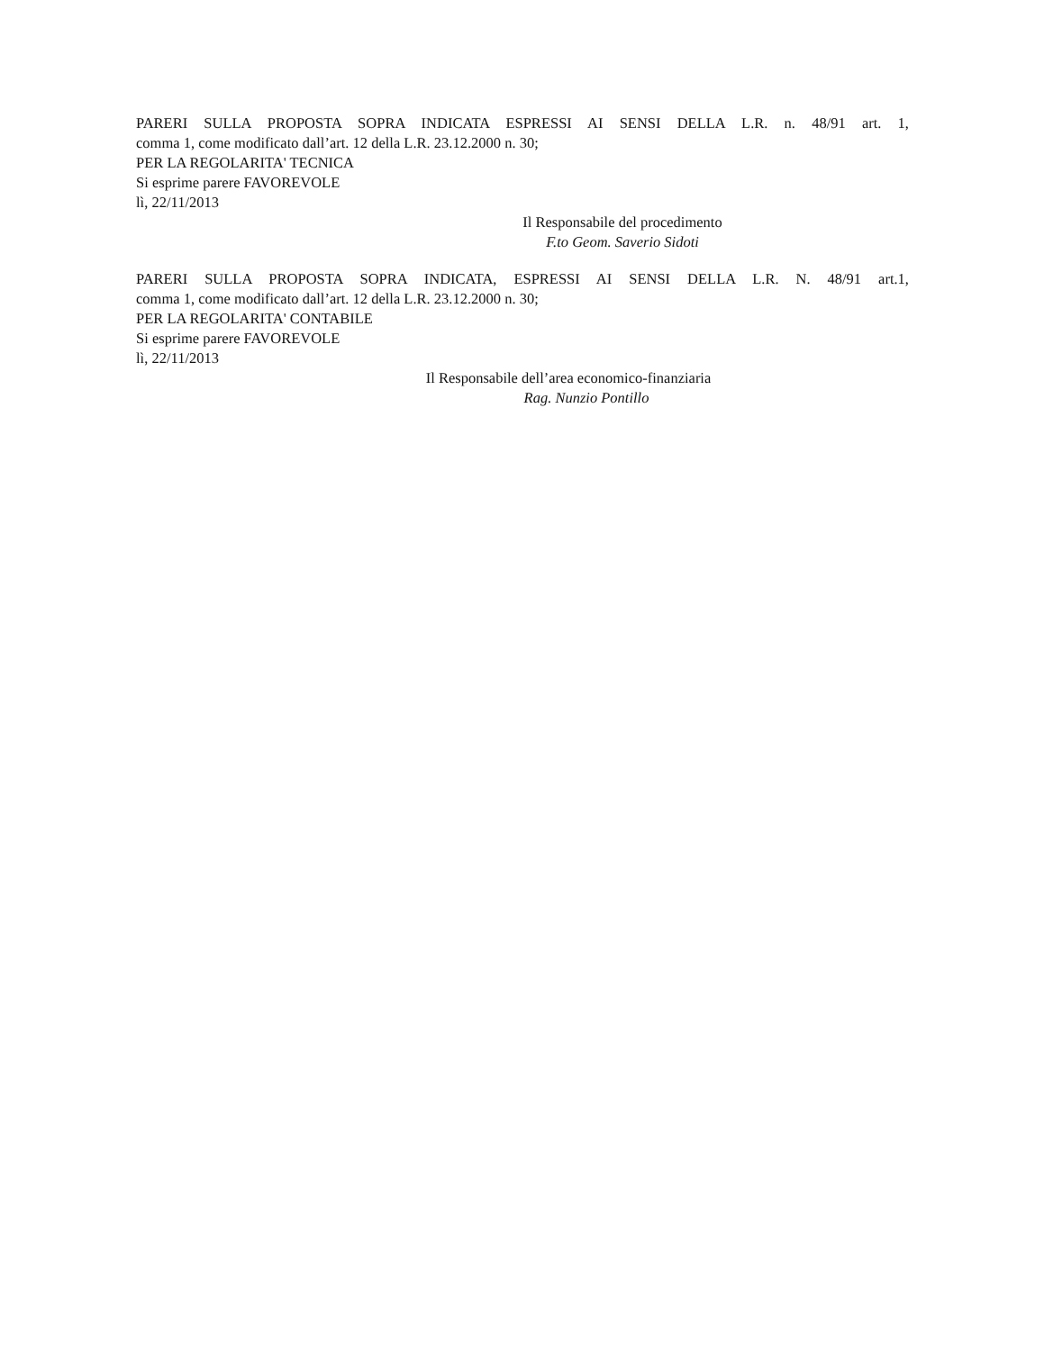PARERI SULLA PROPOSTA SOPRA INDICATA ESPRESSI AI SENSI DELLA L.R. n. 48/91 art. 1,
comma 1, come modificato dall’art. 12 della L.R. 23.12.2000 n. 30;
PER LA REGOLARITA' TECNICA
Si esprime parere FAVOREVOLE
lì, 22/11/2013
Il Responsabile del procedimento
F.to Geom. Saverio Sidoti
PARERI SULLA PROPOSTA SOPRA INDICATA, ESPRESSI AI SENSI DELLA L.R. N. 48/91 art.1,
comma 1, come modificato dall’art. 12 della L.R. 23.12.2000 n. 30;
PER LA REGOLARITA' CONTABILE
Si esprime parere FAVOREVOLE
lì, 22/11/2013
Il Responsabile dell’area economico-finanziaria
Rag. Nunzio Pontillo